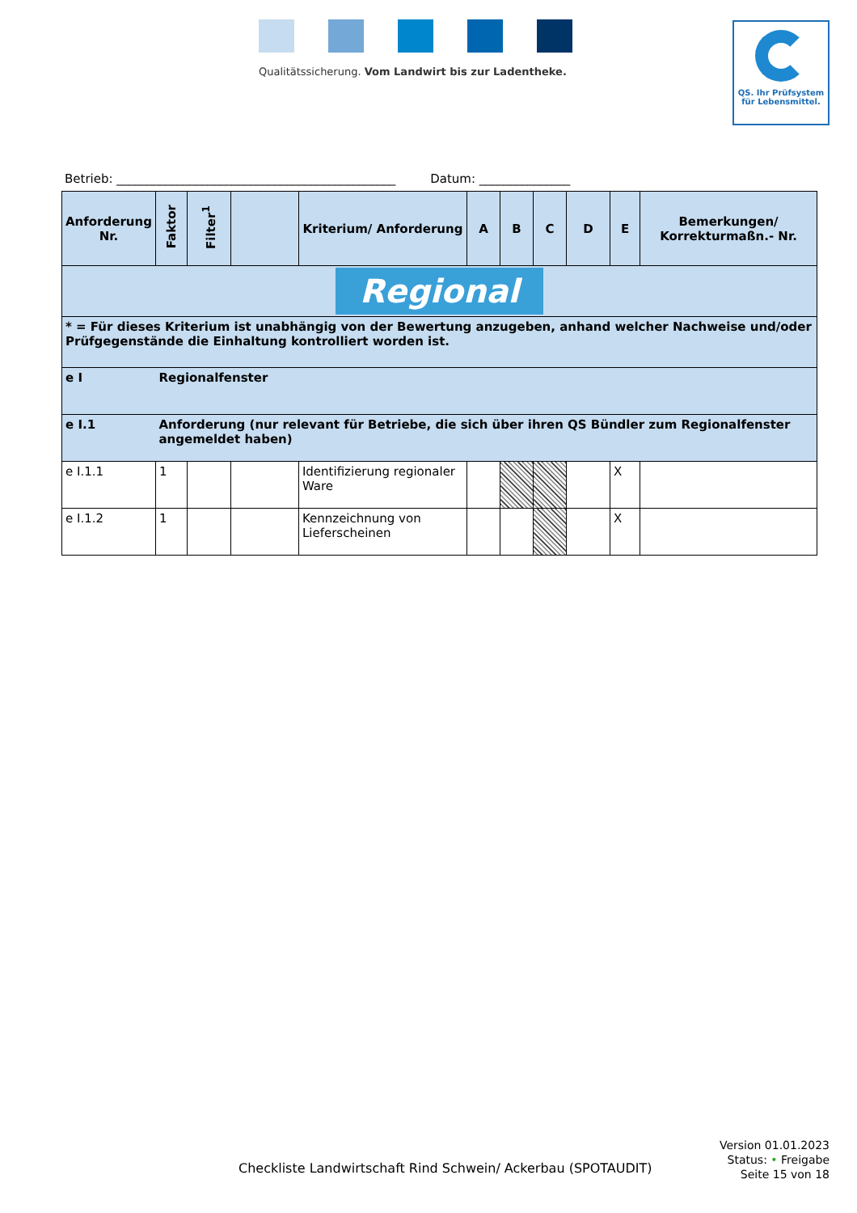Qualitätssicherung. Vom Landwirt bis zur Ladentheke.
QS. Ihr Prüfsystem
für Lebensmittel.
Betrieb: ______________________________________________ Datum: _______________
| Anforderung Nr. | Faktor | Filter<sup>1</sup> | | Kriterium/ Anforderung | A | B | C | D | E | Bemerkungen/ Korrekturmaßn.- Nr. |
| --- | --- | --- | --- | --- | --- | --- | --- | --- | --- | --- |
| Regional | | | | | | | | | | |
| * = Für dieses Kriterium ist unabhängig von der Bewertung anzugeben, anhand welcher Nachweise und/oder Prüfgegenstände die Einhaltung kontrolliert worden ist. | | | | | | | | | | |
| e I | Regionalfenster | | | | | | | | | |
| e I.1 | Anforderung (nur relevant für Betriebe, die sich über ihren QS Bündler zum Regionalfenster angemeldet haben) | | | | | | | | | |
| e I.1.1 | 1 | | | Identifizierung regionaler Ware | | | | | X | |
| e I.1.2 | 1 | | | Kennzeichnung von Lieferscheinen | | | | | X | |
Checkliste Landwirtschaft Rind Schwein/ Ackerbau (SPOTAUDIT)
Version 01.01.2023
Status: • Freigabe
Seite 15 von 18